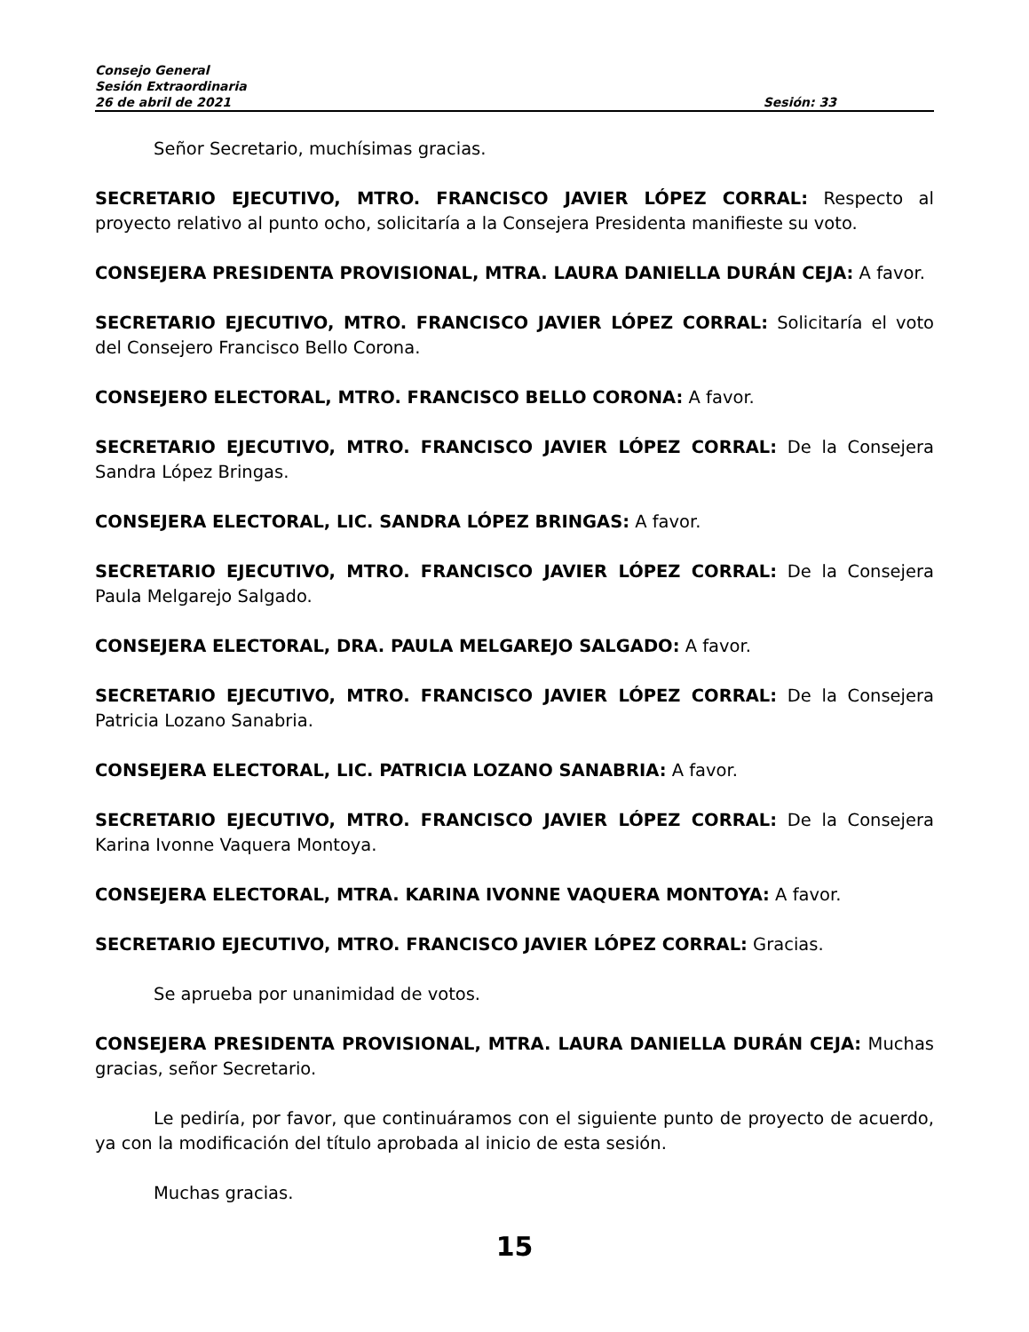Consejo General
Sesión Extraordinaria
26 de abril de 2021 Sesión: 33
Señor Secretario, muchísimas gracias.
SECRETARIO EJECUTIVO, MTRO. FRANCISCO JAVIER LÓPEZ CORRAL: Respecto al proyecto relativo al punto ocho, solicitaría a la Consejera Presidenta manifieste su voto.
CONSEJERA PRESIDENTA PROVISIONAL, MTRA. LAURA DANIELLA DURÁN CEJA: A favor.
SECRETARIO EJECUTIVO, MTRO. FRANCISCO JAVIER LÓPEZ CORRAL: Solicitaría el voto del Consejero Francisco Bello Corona.
CONSEJERO ELECTORAL, MTRO. FRANCISCO BELLO CORONA: A favor.
SECRETARIO EJECUTIVO, MTRO. FRANCISCO JAVIER LÓPEZ CORRAL: De la Consejera Sandra López Bringas.
CONSEJERA ELECTORAL, LIC. SANDRA LÓPEZ BRINGAS: A favor.
SECRETARIO EJECUTIVO, MTRO. FRANCISCO JAVIER LÓPEZ CORRAL: De la Consejera Paula Melgarejo Salgado.
CONSEJERA ELECTORAL, DRA. PAULA MELGAREJO SALGADO: A favor.
SECRETARIO EJECUTIVO, MTRO. FRANCISCO JAVIER LÓPEZ CORRAL: De la Consejera Patricia Lozano Sanabria.
CONSEJERA ELECTORAL, LIC. PATRICIA LOZANO SANABRIA: A favor.
SECRETARIO EJECUTIVO, MTRO. FRANCISCO JAVIER LÓPEZ CORRAL: De la Consejera Karina Ivonne Vaquera Montoya.
CONSEJERA ELECTORAL, MTRA. KARINA IVONNE VAQUERA MONTOYA: A favor.
SECRETARIO EJECUTIVO, MTRO. FRANCISCO JAVIER LÓPEZ CORRAL: Gracias.
Se aprueba por unanimidad de votos.
CONSEJERA PRESIDENTA PROVISIONAL, MTRA. LAURA DANIELLA DURÁN CEJA: Muchas gracias, señor Secretario.
Le pediría, por favor, que continuáramos con el siguiente punto de proyecto de acuerdo, ya con la modificación del título aprobada al inicio de esta sesión.
Muchas gracias.
15